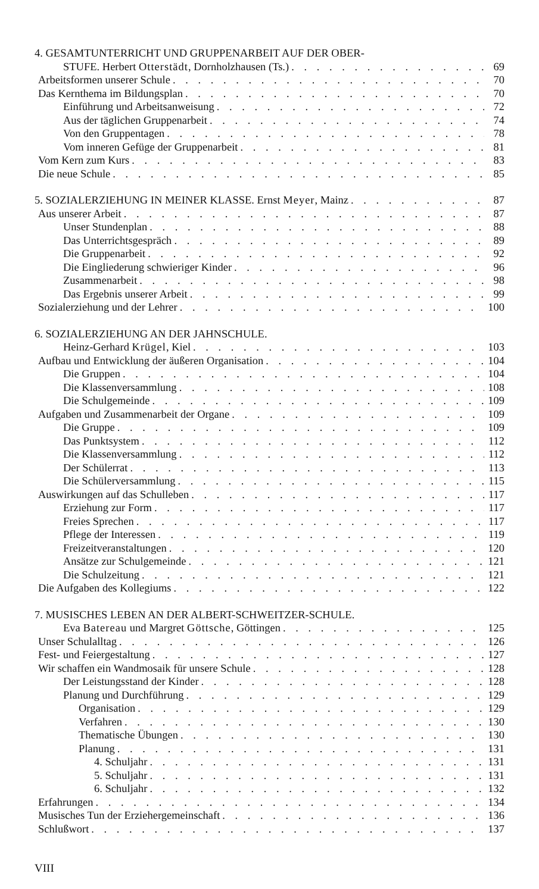4. GESAMTUNTERRICHT UND GRUPPENARBEIT AUF DER OBER-
STUFE. Herbert Otterstädt, Dornholzhausen (Ts.) 69
Arbeitsformen unserer Schule 70
Das Kernthema im Bildungsplan 70
Einführung und Arbeitsanweisung 72
Aus der täglichen Gruppenarbeit 74
Von den Gruppentagen 78
Vom inneren Gefüge der Gruppenarbeit 81
Vom Kern zum Kurs 83
Die neue Schule 85
5. SOZIALERZIEHUNG IN MEINER KLASSE. Ernst Meyer, Mainz 87
Aus unserer Arbeit 87
Unser Stundenplan 88
Das Unterrichtsgespräch 89
Die Gruppenarbeit 92
Die Eingliederung schwieriger Kinder 96
Zusammenarbeit 98
Das Ergebnis unserer Arbeit 99
Sozialerziehung und der Lehrer 100
6. SOZIALERZIEHUNG AN DER JAHNSCHULE.
Heinz-Gerhard Krügel, Kiel 103
Aufbau und Entwicklung der äußeren Organisation 104
Die Gruppen 104
Die Klassenversammlung 108
Die Schulgemeinde 109
Aufgaben und Zusammenarbeit der Organe 109
Die Gruppe 109
Das Punktsystem 112
Die Klassenversammlung 112
Der Schülerrat 113
Die Schülerversammlung 115
Auswirkungen auf das Schulleben 117
Erziehung zur Form 117
Freies Sprechen 117
Pflege der Interessen 119
Freizeitveranstaltungen 120
Ansätze zur Schulgemeinde 121
Die Schulzeitung 121
Die Aufgaben des Kollegiums 122
7. MUSISCHES LEBEN AN DER ALBERT-SCHWEITZER-SCHULE.
Eva Batereau und Margret Göttsche, Göttingen 125
Unser Schulalltag 126
Fest- und Feiergestaltung 127
Wir schaffen ein Wandmosaik für unsere Schule 128
Der Leistungsstand der Kinder 128
Planung und Durchführung 129
Organisation 129
Verfahren 130
Thematische Übungen 130
Planung 131
4. Schuljahr 131
5. Schuljahr 131
6. Schuljahr 132
Erfahrungen 134
Musisches Tun der Erziehergemeinschaft 136
Schlußwort 137
VIII